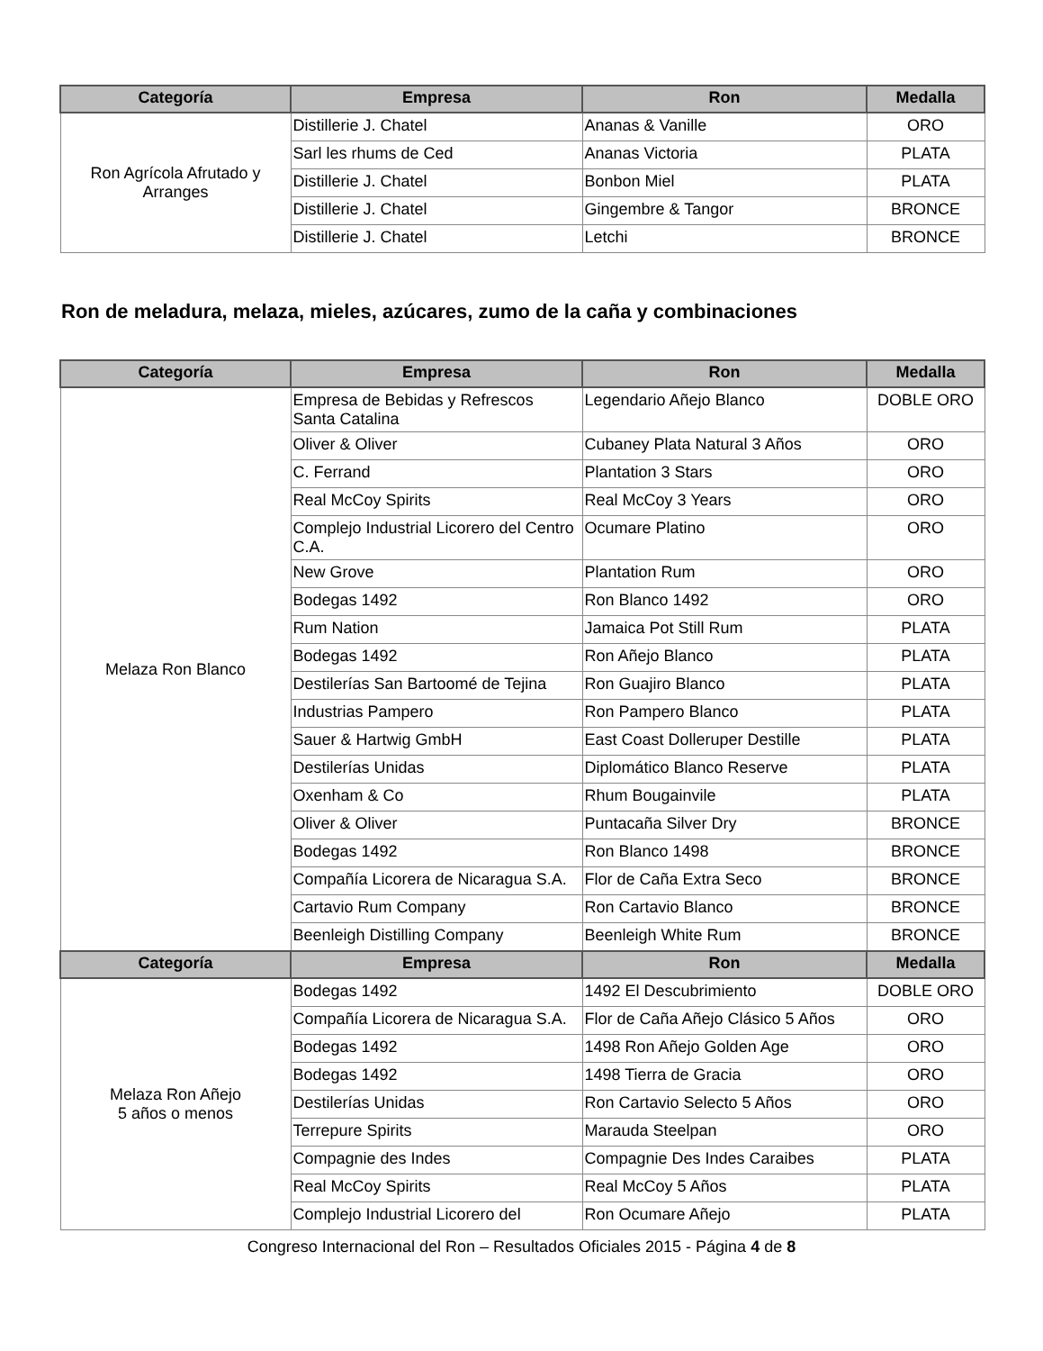| Categoría | Empresa | Ron | Medalla |
| --- | --- | --- | --- |
| Ron Agrícola Afrutado y Arranges | Distillerie J. Chatel | Ananas & Vanille | ORO |
| | Sarl les rhums de Ced | Ananas Victoria | PLATA |
| | Distillerie J. Chatel | Bonbon Miel | PLATA |
| | Distillerie J. Chatel | Gingembre & Tangor | BRONCE |
| | Distillerie J. Chatel | Letchi | BRONCE |
Ron de meladura, melaza, mieles, azúcares, zumo de la caña y combinaciones
| Categoría | Empresa | Ron | Medalla |
| --- | --- | --- | --- |
| Melaza Ron Blanco | Empresa de Bebidas y Refrescos Santa Catalina | Legendario Añejo Blanco | DOBLE ORO |
| | Oliver & Oliver | Cubaney Plata Natural 3 Años | ORO |
| | C. Ferrand | Plantation 3 Stars | ORO |
| | Real McCoy Spirits | Real McCoy 3 Years | ORO |
| | Complejo Industrial Licorero del Centro C.A. | Ocumare Platino | ORO |
| | New Grove | Plantation Rum | ORO |
| | Bodegas 1492 | Ron Blanco 1492 | ORO |
| | Rum Nation | Jamaica Pot Still Rum | PLATA |
| | Bodegas 1492 | Ron Añejo Blanco | PLATA |
| | Destilerías San Bartoomé de Tejina | Ron Guajiro Blanco | PLATA |
| | Industrias Pampero | Ron Pampero Blanco | PLATA |
| | Sauer & Hartwig GmbH | East Coast Dolleruper Destille | PLATA |
| | Destilerías Unidas | Diplomático Blanco Reserve | PLATA |
| | Oxenham & Co | Rhum Bougainvile | PLATA |
| | Oliver & Oliver | Puntacaña Silver Dry | BRONCE |
| | Bodegas 1492 | Ron Blanco 1498 | BRONCE |
| | Compañía Licorera de Nicaragua S.A. | Flor de Caña Extra Seco | BRONCE |
| | Cartavio Rum Company | Ron Cartavio Blanco | BRONCE |
| | Beenleigh Distilling Company | Beenleigh White Rum | BRONCE |
| Categoría | Empresa | Ron | Medalla |
| Melaza Ron Añejo 5 años o menos | Bodegas 1492 | 1492 El Descubrimiento | DOBLE ORO |
| | Compañía Licorera de Nicaragua S.A. | Flor de Caña Añejo Clásico 5 Años | ORO |
| | Bodegas 1492 | 1498 Ron Añejo Golden Age | ORO |
| | Bodegas 1492 | 1498 Tierra de Gracia | ORO |
| | Destilerías Unidas | Ron Cartavio Selecto 5 Años | ORO |
| | Terrepure Spirits | Marauda Steelpan | ORO |
| | Compagnie des Indes | Compagnie Des Indes Caraibes | PLATA |
| | Real McCoy Spirits | Real McCoy 5 Años | PLATA |
| | Complejo Industrial Licorero del | Ron Ocumare Añejo | PLATA |
Congreso Internacional del Ron – Resultados Oficiales 2015 - Página 4 de 8